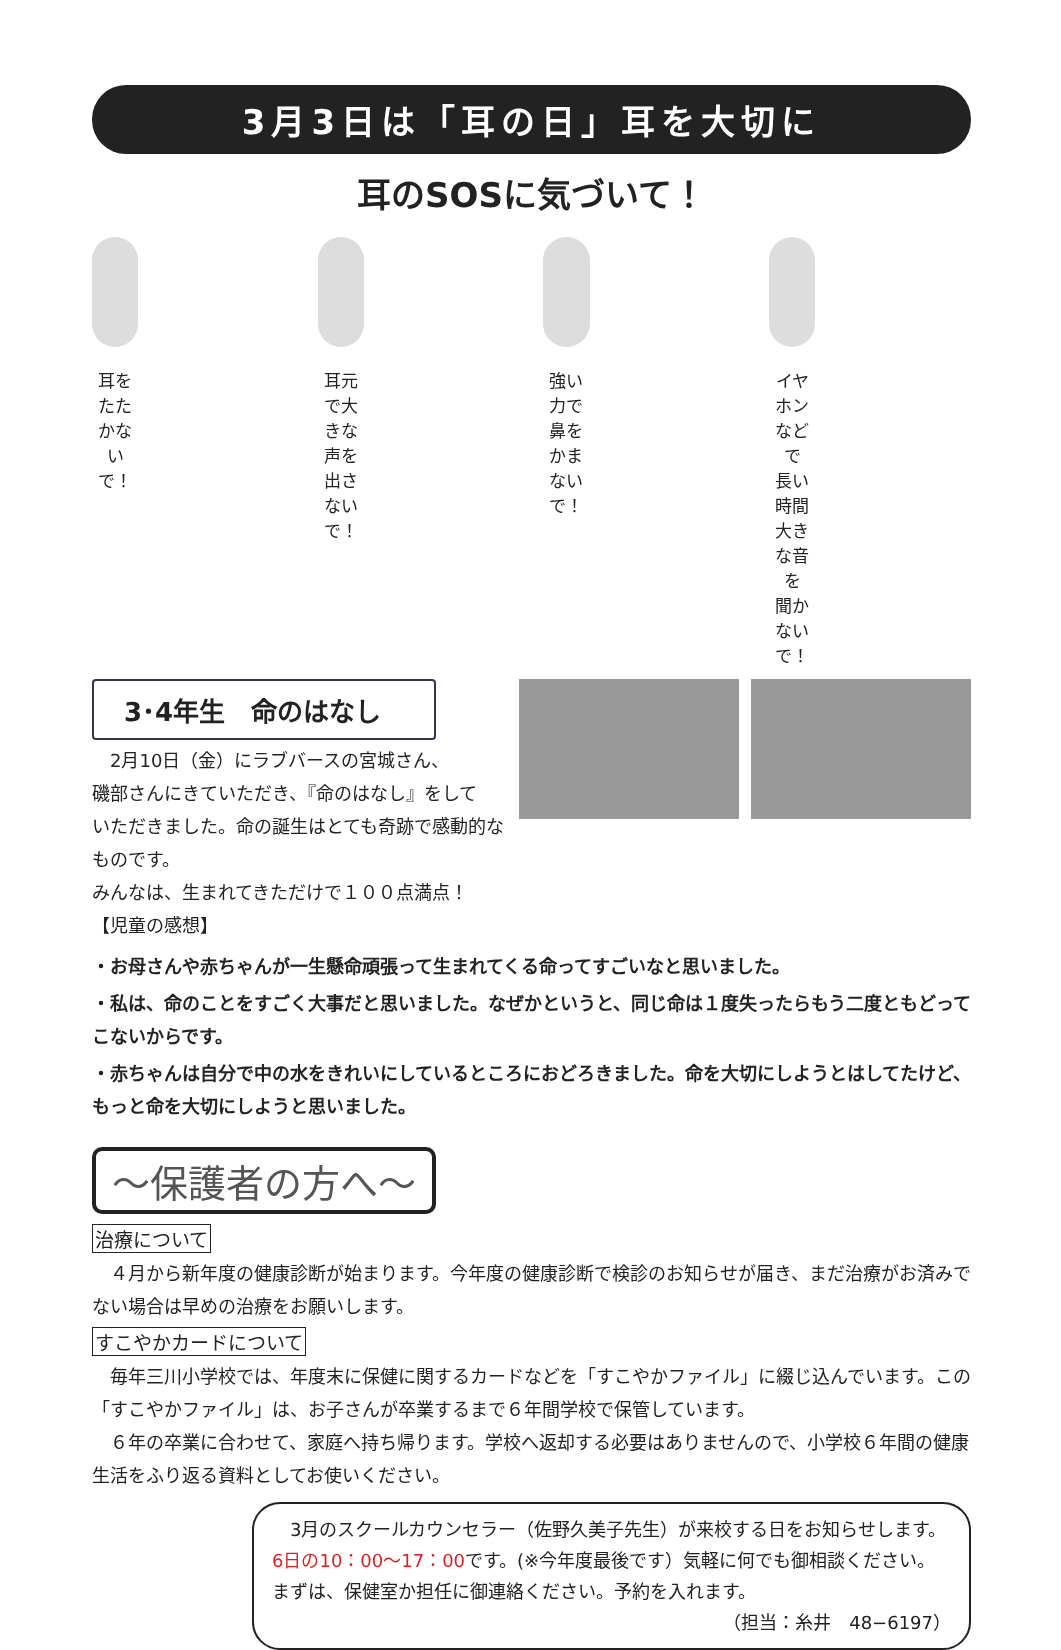3月3日は「耳の日」耳を大切に
耳のSOSに気づいて！
耳をたたかないで！ 耳元で大きな声を
出さないで！
強い力で
鼻をかまないで！
イヤホンなどで
長い時間大きな音を
聞かないで！
3･4年生　命のはなし
　2月10日（金）にラブバースの宮城さん、
磯部さんにきていただき、『命のはなし』をして
いただきました。命の誕生はとても奇跡で感動的なものです。
みんなは、生まれてきただけで１００点満点！
【児童の感想】
・お母さんや赤ちゃんが一生懸命頑張って生まれてくる命ってすごいなと思いました。
・私は、命のことをすごく大事だと思いました。なぜかというと、同じ命は１度失ったらもう二度ともどってこないからです。
・赤ちゃんは自分で中の水をきれいにしているところにおどろきました。命を大切にしようとはしてたけど、もっと命を大切にしようと思いました。
～保護者の方へ～
治療について
　４月から新年度の健康診断が始まります。今年度の健康診断で検診のお知らせが届き、まだ治療がお済みでない場合は早めの治療をお願いします。
すこやかカードについて
　毎年三川小学校では、年度末に保健に関するカードなどを「すこやかファイル」に綴じ込んでいます。この「すこやかファイル」は、お子さんが卒業するまで６年間学校で保管しています。
　６年の卒業に合わせて、家庭へ持ち帰ります。学校へ返却する必要はありませんので、小学校６年間の健康生活をふり返る資料としてお使いください。
　3月のスクールカウンセラー（佐野久美子先生）が来校する日をお知らせします。6日の10：00～17：00です。(※今年度最後です）気軽に何でも御相談ください。まずは、保健室か担任に御連絡ください。予約を入れます。
（担当：糸井　48−6197）